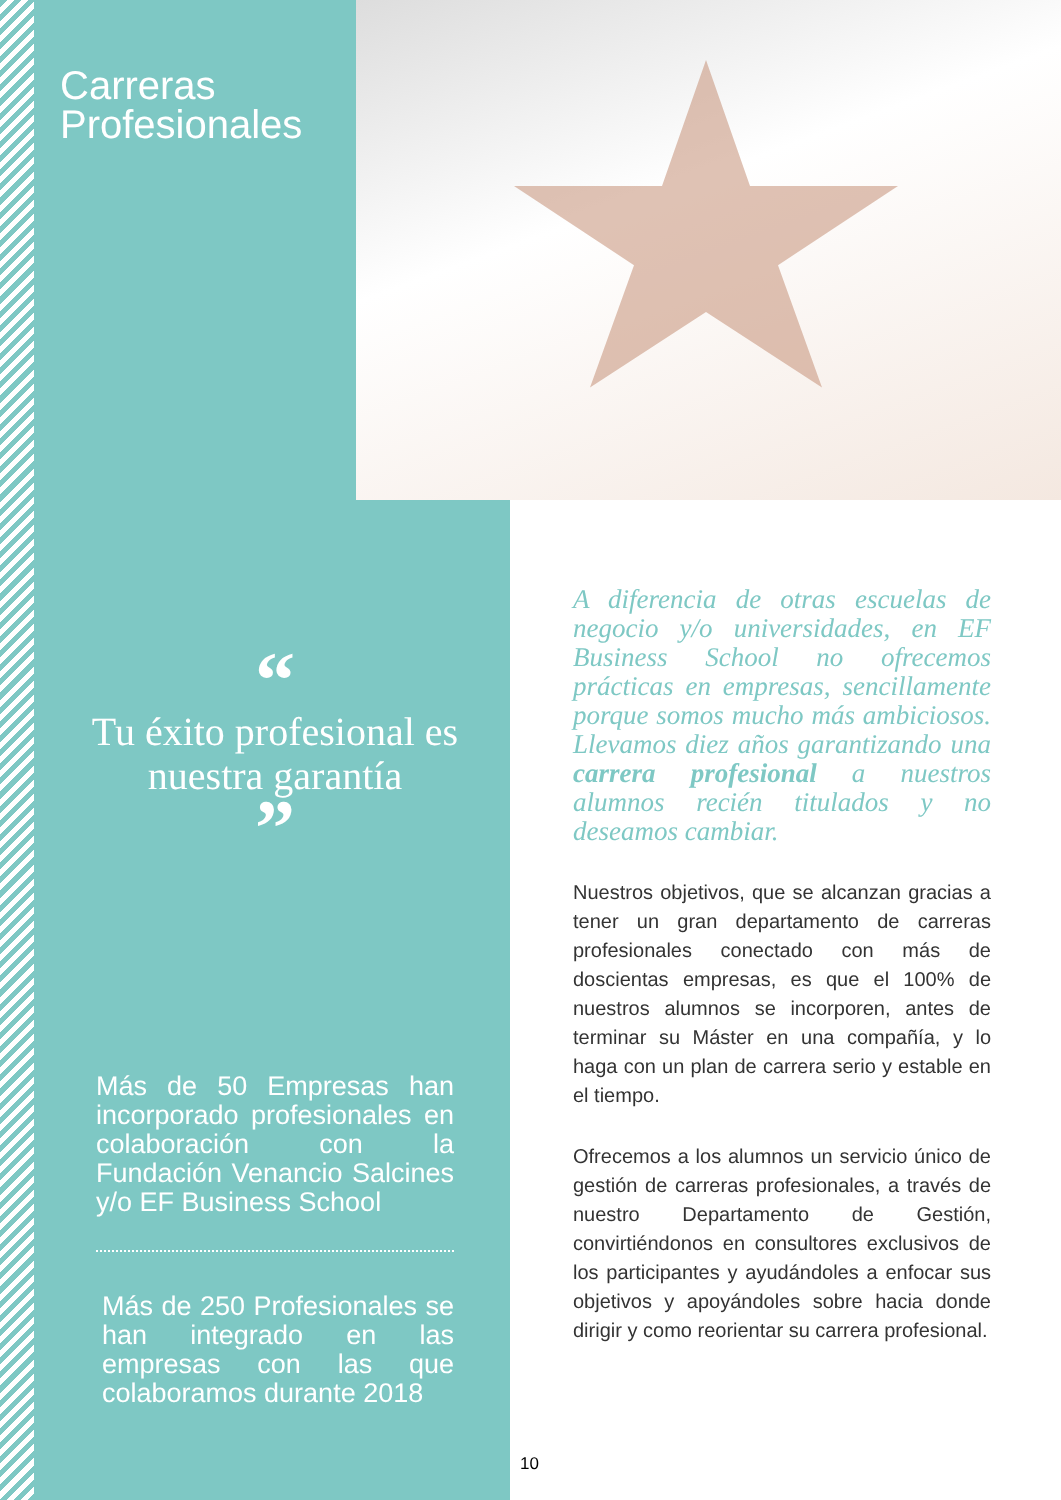Carreras
Profesionales
“
Tu éxito profesional es nuestra garantía
”
Más de 50 Empresas han incorporado profesionales en colaboración con la Fundación Venancio Salcines y/o EF Business School
Más de 250 Profesionales se han integrado en las empresas con las que colaboramos durante 2018
A diferencia de otras escuelas de negocio y/o universidades, en EF Business School no ofrecemos prácticas en empresas, sencillamente porque somos mucho más ambiciosos. Llevamos diez años garantizando una carrera profesional a nuestros alumnos recién titulados y no deseamos cambiar.
Nuestros objetivos, que se alcanzan gracias a tener un gran departamento de carreras profesionales conectado con más de doscientas empresas, es que el 100% de nuestros alumnos se incorporen, antes de terminar su Máster en una compañía, y lo haga con un plan de carrera serio y estable en el tiempo.
Ofrecemos a los alumnos un servicio único de gestión de carreras profesionales, a través de nuestro Departamento de Gestión, convirtiéndonos en consultores exclusivos de los participantes y ayudándoles a enfocar sus objetivos y apoyándoles sobre hacia donde dirigir y como reorientar su carrera profesional.
10